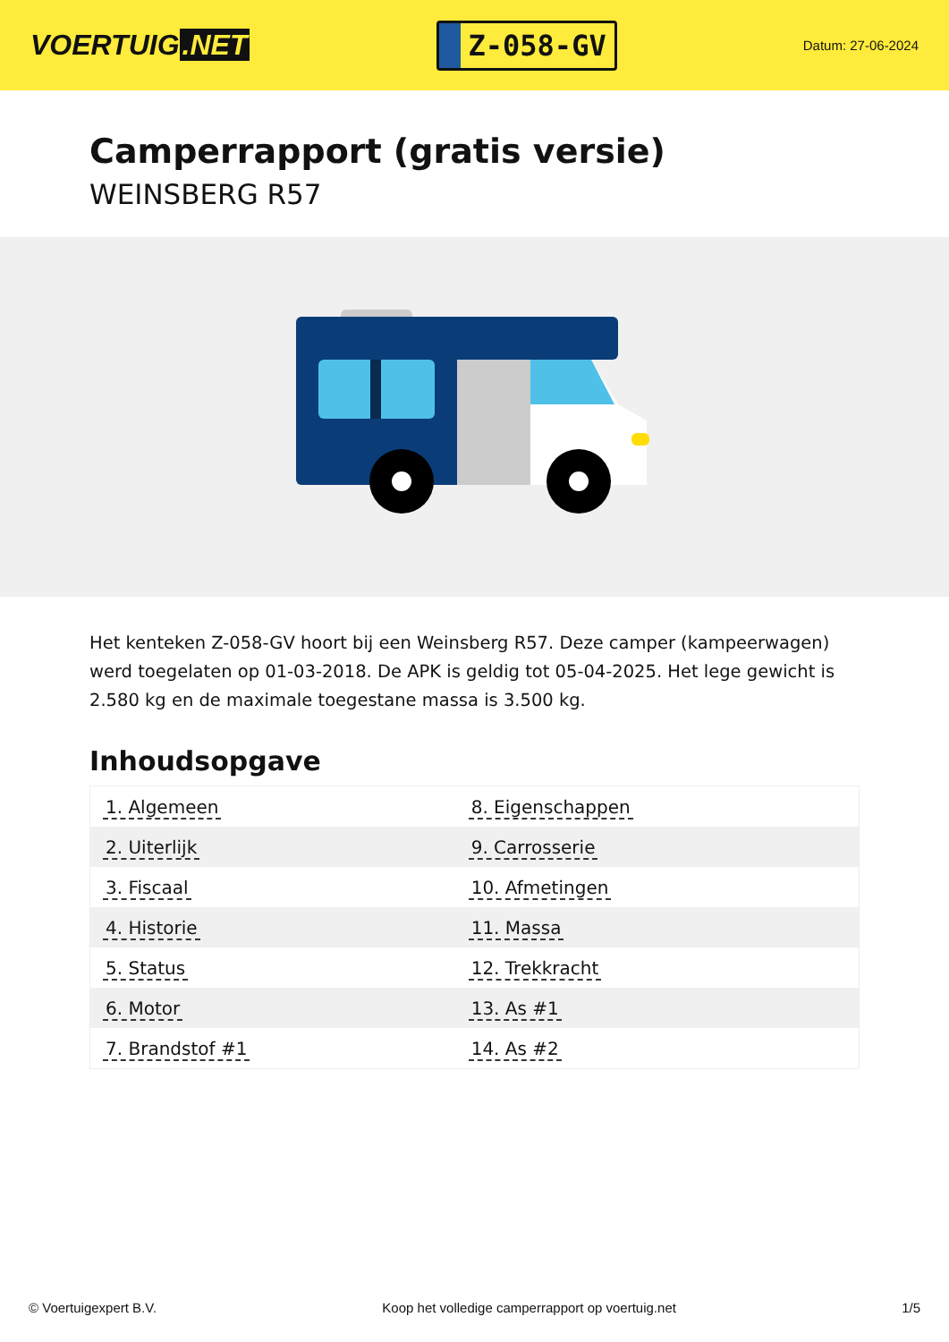VOERTUIG.NET
Z-058-GV
Datum: 27-06-2024
Camperrapport (gratis versie)
WEINSBERG R57
Het kenteken Z-058-GV hoort bij een Weinsberg R57. Deze camper (kampeerwagen) werd toegelaten op 01-03-2018. De APK is geldig tot 05-04-2025. Het lege gewicht is 2.580 kg en de maximale toegestane massa is 3.500 kg.
Inhoudsopgave
| 1. Algemeen | 8. Eigenschappen |
| 2. Uiterlijk | 9. Carrosserie |
| 3. Fiscaal | 10. Afmetingen |
| 4. Historie | 11. Massa |
| 5. Status | 12. Trekkracht |
| 6. Motor | 13. As #1 |
| 7. Brandstof #1 | 14. As #2 |
© Voertuigexpert B.V. Koop het volledige camperrapport op voertuig.net 1/5